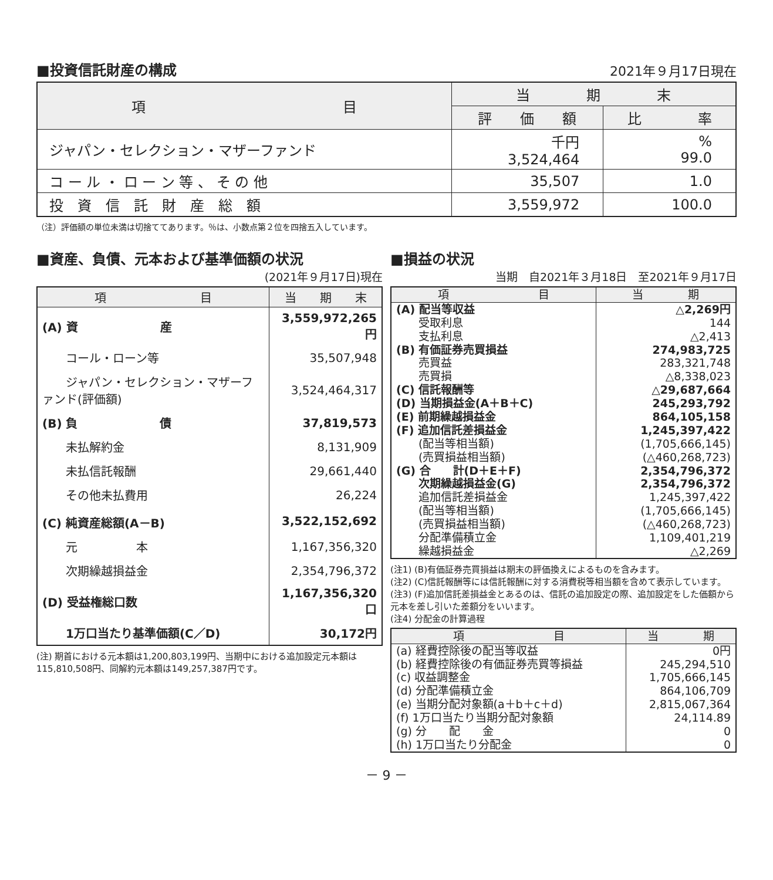■投資信託財産の構成
2021年９月17日現在
| 項 目 | 当 期 末 | |
| --- | --- | --- |
| | 評 価 額 | 比 率 |
| ジャパン・セレクション・マザーファンド | 千円 3,524,464 | % 99.0 |
| コ ー ル ・ ロ ー ン 等 、 そ の 他 | 35,507 | 1.0 |
| 投 資 信 託 財 産 総 額 | 3,559,972 | 100.0 |
（注）評価額の単位未満は切捨ててあります。％は、小数点第２位を四捨五入しています。
■資産、負債、元本および基準価額の状況
(2021年９月17日)現在
| 項 目 | 当 期 末 |
| --- | --- |
| (A) 資 産 | 3,559,972,265円 |
| コール・ローン等 | 35,507,948 |
| ジャパン・セレクション・マザーファンド(評価額) | 3,524,464,317 |
| (B) 負 債 | 37,819,573 |
| 未払解約金 | 8,131,909 |
| 未払信託報酬 | 29,661,440 |
| その他未払費用 | 26,224 |
| (C) 純資産総額(A－B) | 3,522,152,692 |
| 元 本 | 1,167,356,320 |
| 次期繰越損益金 | 2,354,796,372 |
| (D) 受益権総口数 | 1,167,356,320口 |
| 1万口当たり基準価額(C／D) | 30,172円 |
(注) 期首における元本額は1,200,803,199円、当期中における追加設定元本額は115,810,508円、同解約元本額は149,257,387円です。
■損益の状況
当期　自2021年３月18日　至2021年９月17日
| 項 目 | 当 期 |
| --- | --- |
| (A) 配当等収益 | △2,269円 |
| 受取利息 | 144 |
| 支払利息 | △2,413 |
| (B) 有価証券売買損益 | 274,983,725 |
| 売買益 | 283,321,748 |
| 売買損 | △8,338,023 |
| (C) 信託報酬等 | △29,687,664 |
| (D) 当期損益金(A＋B＋C) | 245,293,792 |
| (E) 前期繰越損益金 | 864,105,158 |
| (F) 追加信託差損益金 | 1,245,397,422 |
| (配当等相当額) | (1,705,666,145) |
| (売買損益相当額) | (△460,268,723) |
| (G) 合 計(D＋E＋F) | 2,354,796,372 |
| 次期繰越損益金(G) | 2,354,796,372 |
| 追加信託差損益金 | 1,245,397,422 |
| (配当等相当額) | (1,705,666,145) |
| (売買損益相当額) | (△460,268,723) |
| 分配準備積立金 | 1,109,401,219 |
| 繰越損益金 | △2,269 |
(注1) (B)有価証券売買損益は期末の評価換えによるものを含みます。
(注2) (C)信託報酬等には信託報酬に対する消費税等相当額を含めて表示しています。
(注3) (F)追加信託差損益金とあるのは、信託の追加設定の際、追加設定をした価額から元本を差し引いた差額分をいいます。
(注4) 分配金の計算過程
| 項 目 | 当 期 |
| --- | --- |
| (a) 経費控除後の配当等収益 | 0円 |
| (b) 経費控除後の有価証券売買等損益 | 245,294,510 |
| (c) 収益調整金 | 1,705,666,145 |
| (d) 分配準備積立金 | 864,106,709 |
| (e) 当期分配対象額(a＋b＋c＋d) | 2,815,067,364 |
| (f) 1万口当たり当期分配対象額 | 24,114.89 |
| (g) 分 配 金 | 0 |
| (h) 1万口当たり分配金 | 0 |
－ 9 －